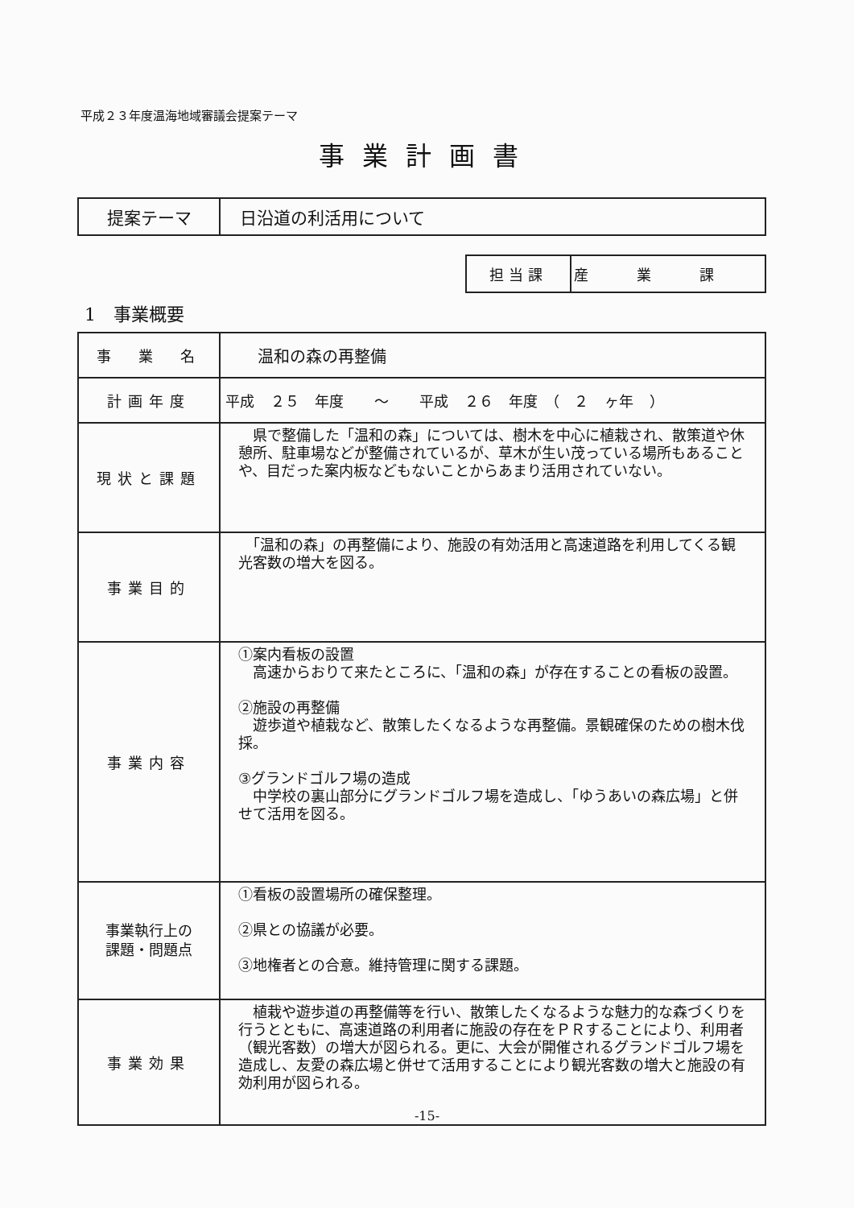平成２３年度温海地域審議会提案テーマ
事業計画書
| 提案テーマ | 日沿道の利活用について |
| 担当課 | 産業課 |
1　事業概要
| 事 業 名 | 温和の森の再整備 |
| 計画年度 | 平成 ２５ 年度 ～ 平成 ２６ 年度 （ ２ ヶ年 ） |
| 現状と課題 | 県で整備した「温和の森」については、樹木を中心に植栽され、散策道や休憩所、駐車場などが整備されているが、草木が生い茂っている場所もあることや、目だった案内板などもないことからあまり活用されていない。 |
| 事業目的 | 「温和の森」の再整備により、施設の有効活用と高速道路を利用してくる観光客数の増大を図る。 |
| 事業内容 | ①案内看板の設置 高速からおりて来たところに、「温和の森」が存在することの看板の設置。 ②施設の再整備 遊歩道や植栽など、散策したくなるような再整備。景観確保のための樹木伐採。 ③グランドゴルフ場の造成 中学校の裏山部分にグランドゴルフ場を造成し、「ゆうあいの森広場」と併せて活用を図る。 |
| 事業執行上の 課題・問題点 | ①看板の設置場所の確保整理。 ②県との協議が必要。 ③地権者との合意。維持管理に関する課題。 |
| 事業効果 | 植栽や遊歩道の再整備等を行い、散策したくなるような魅力的な森づくりを行うとともに、高速道路の利用者に施設の存在をＰＲすることにより、利用者（観光客数）の増大が図られる。更に、大会が開催されるグランドゴルフ場を造成し、友愛の森広場と併せて活用することにより観光客数の増大と施設の有効利用が図られる。 |
-15-